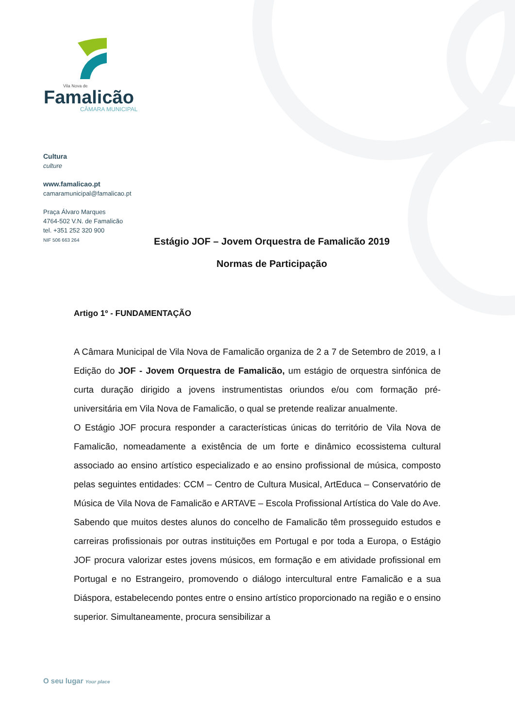Vila Nova de
Famalicão
CÂMARA MUNICIPAL
Cultura
culture
www.famalicao.pt
camaramunicipal@famalicao.pt
Praça Álvaro Marques
4764-502 V.N. de Famalicão
tel. +351 252 320 900
NIF 506 663 264
Estágio JOF – Jovem Orquestra de Famalicão 2019
Normas de Participação
Artigo 1º - FUNDAMENTAÇÃO
A Câmara Municipal de Vila Nova de Famalicão organiza de 2 a 7 de Setembro de 2019, a I Edição do JOF - Jovem Orquestra de Famalicão, um estágio de orquestra sinfónica de curta duração dirigido a jovens instrumentistas oriundos e/ou com formação pré-universitária em Vila Nova de Famalicão, o qual se pretende realizar anualmente.
O Estágio JOF procura responder a características únicas do território de Vila Nova de Famalicão, nomeadamente a existência de um forte e dinâmico ecossistema cultural associado ao ensino artístico especializado e ao ensino profissional de música, composto pelas seguintes entidades: CCM – Centro de Cultura Musical, ArtEduca – Conservatório de Música de Vila Nova de Famalicão e ARTAVE – Escola Profissional Artística do Vale do Ave.
Sabendo que muitos destes alunos do concelho de Famalicão têm prosseguido estudos e carreiras profissionais por outras instituições em Portugal e por toda a Europa, o Estágio JOF procura valorizar estes jovens músicos, em formação e em atividade profissional em Portugal e no Estrangeiro, promovendo o diálogo intercultural entre Famalicão e a sua Diáspora, estabelecendo pontes entre o ensino artístico proporcionado na região e o ensino superior. Simultaneamente, procura sensibilizar a
O seu lugar Your place